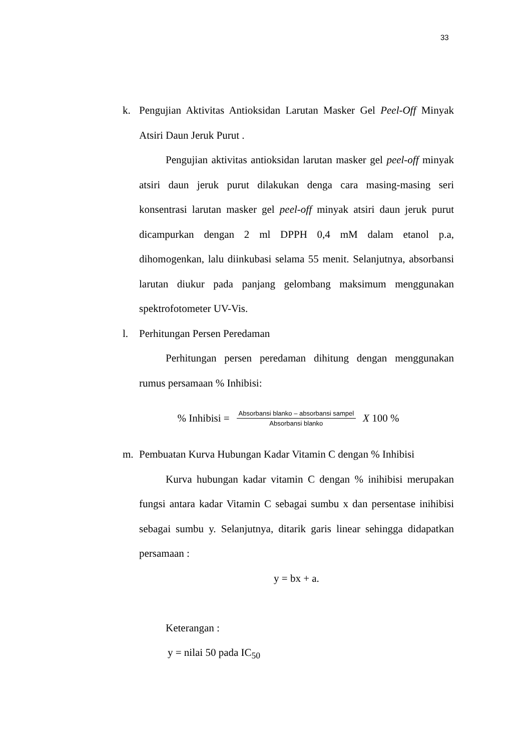33
k. Pengujian Aktivitas Antioksidan Larutan Masker Gel Peel-Off Minyak Atsiri Daun Jeruk Purut .
Pengujian aktivitas antioksidan larutan masker gel peel-off minyak atsiri daun jeruk purut dilakukan denga cara masing-masing seri konsentrasi larutan masker gel peel-off minyak atsiri daun jeruk purut dicampurkan dengan 2 ml DPPH 0,4 mM dalam etanol p.a, dihomogenkan, lalu diinkubasi selama 55 menit. Selanjutnya, absorbansi larutan diukur pada panjang gelombang maksimum menggunakan spektrofotometer UV-Vis.
l. Perhitungan Persen Peredaman
Perhitungan persen peredaman dihitung dengan menggunakan rumus persamaan % Inhibisi:
% Inhibisi = Absorbansi blanko – absorbansi sampel Absorbansi blanko X 100 %
m. Pembuatan Kurva Hubungan Kadar Vitamin C dengan % Inhibisi
Kurva hubungan kadar vitamin C dengan % inihibisi merupakan fungsi antara kadar Vitamin C sebagai sumbu x dan persentase inihibisi sebagai sumbu y. Selanjutnya, ditarik garis linear sehingga didapatkan persamaan :
y = bx + a.
Keterangan :
y = nilai 50 pada IC<sub>50</sub>